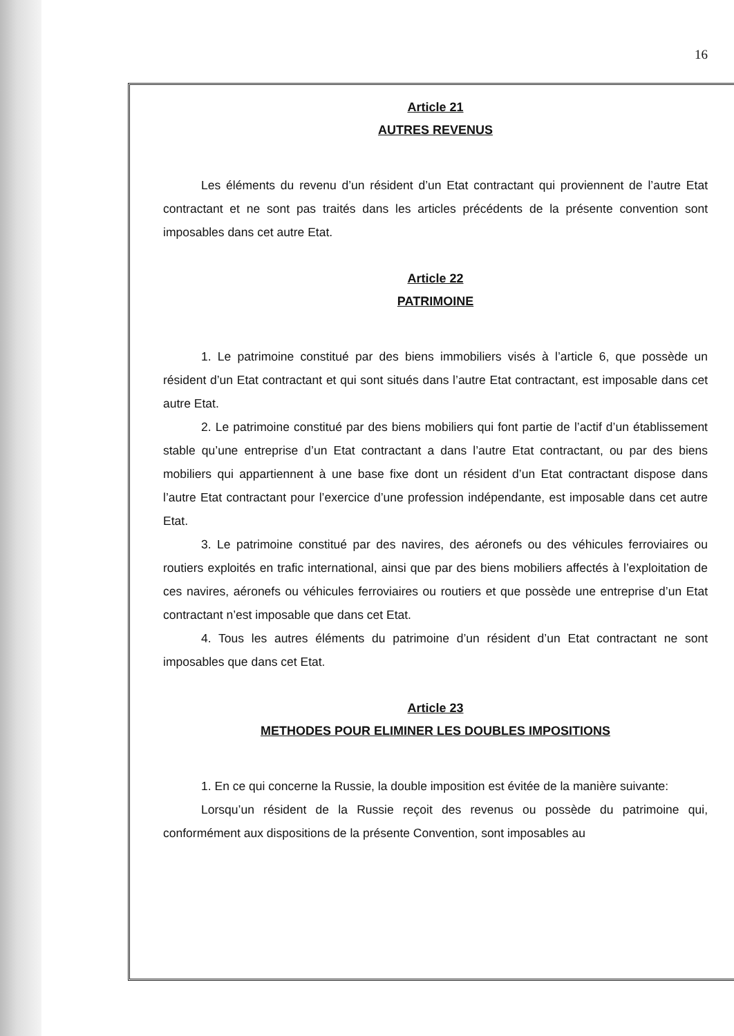16
Article 21
AUTRES REVENUS
Les éléments du revenu d’un résident d’un Etat contractant qui proviennent de l’autre Etat contractant et ne sont pas traités dans les articles précédents de la présente convention sont imposables dans cet autre Etat.
Article 22
PATRIMOINE
1. Le patrimoine constitué par des biens immobiliers visés à l’article 6, que possède un résident d’un Etat contractant et qui sont situés dans l’autre Etat contractant, est imposable dans cet autre Etat.
2. Le patrimoine constitué par des biens mobiliers qui font partie de l’actif d’un établissement stable qu’une entreprise d’un Etat contractant a dans l’autre Etat contractant, ou par des biens mobiliers qui appartiennent à une base fixe dont un résident d’un Etat contractant dispose dans l’autre Etat contractant pour l’exercice d’une profession indépendante, est imposable dans cet autre Etat.
3. Le patrimoine constitué par des navires, des aéronefs ou des véhicules ferroviaires ou routiers exploités en trafic international, ainsi que par des biens mobiliers affectés à l’exploitation de ces navires, aéronefs ou véhicules ferroviaires ou routiers et que possède une entreprise d’un Etat contractant n’est imposable que dans cet Etat.
4. Tous les autres éléments du patrimoine d’un résident d’un Etat contractant ne sont imposables que dans cet Etat.
Article 23
METHODES POUR ELIMINER LES DOUBLES IMPOSITIONS
1. En ce qui concerne la Russie, la double imposition est évitée de la manière suivante:
Lorsqu’un résident de la Russie reçoit des revenus ou possède du patrimoine qui, conformément aux dispositions de la présente Convention, sont imposables au